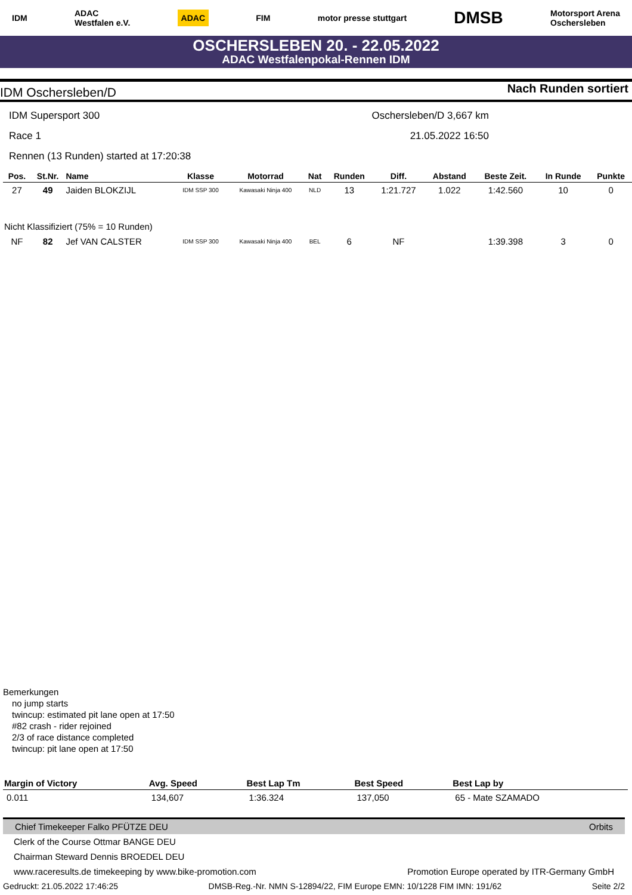IDM ADAC
Westfalen e.V. ADAC FIM motor presse stuttgart DMSB Motorsport Arena
Oschersleben
OSCHERSLEBEN 20. - 22.05.2022
ADAC Westfalenpokal-Rennen IDM
IDM Oschersleben/D Nach Runden sortiert
IDM Supersport 300 Oschersleben/D 3,667 km
Race 1 21.05.2022 16:50
Rennen (13 Runden) started at 17:20:38
| Pos. | St.Nr. | Name | Klasse | Motorrad | Nat | Runden | Diff. | Abstand | Beste Zeit. | In Runde | Punkte |
| --- | --- | --- | --- | --- | --- | --- | --- | --- | --- | --- | --- |
| 27 | 49 | Jaiden BLOKZIJL | IDM SSP 300 | Kawasaki Ninja 400 | NLD | 13 | 1:21.727 | 1.022 | 1:42.560 | 10 | 0 |
| Nicht Klassifiziert (75% = 10 Runden) | | | | | | | | | | | |
| NF | 82 | Jef VAN CALSTER | IDM SSP 300 | Kawasaki Ninja 400 | BEL | 6 | NF | | 1:39.398 | 3 | 0 |
Bemerkungen
no jump starts
twincup: estimated pit lane open at 17:50
#82 crash - rider rejoined
2/3 of race distance completed
twincup: pit lane open at 17:50
| Margin of Victory | Avg. Speed | Best Lap Tm | Best Speed | Best Lap by |
| --- | --- | --- | --- | --- |
| 0.011 | 134,607 | 1:36.324 | 137,050 | 65 - Mate SZAMADO |
Chief Timekeeper Falko PFÜTZE DEU Orbits
Clerk of the Course Ottmar BANGE DEU
Chairman Steward Dennis BROEDEL DEU
www.raceresults.de timekeeping by www.bike-promotion.com Promotion Europe operated by ITR-Germany GmbH
Gedruckt: 21.05.2022 17:46:25 DMSB-Reg.-Nr. NMN S-12894/22, FIM Europe EMN: 10/1228 FIM IMN: 191/62 Seite 2/2